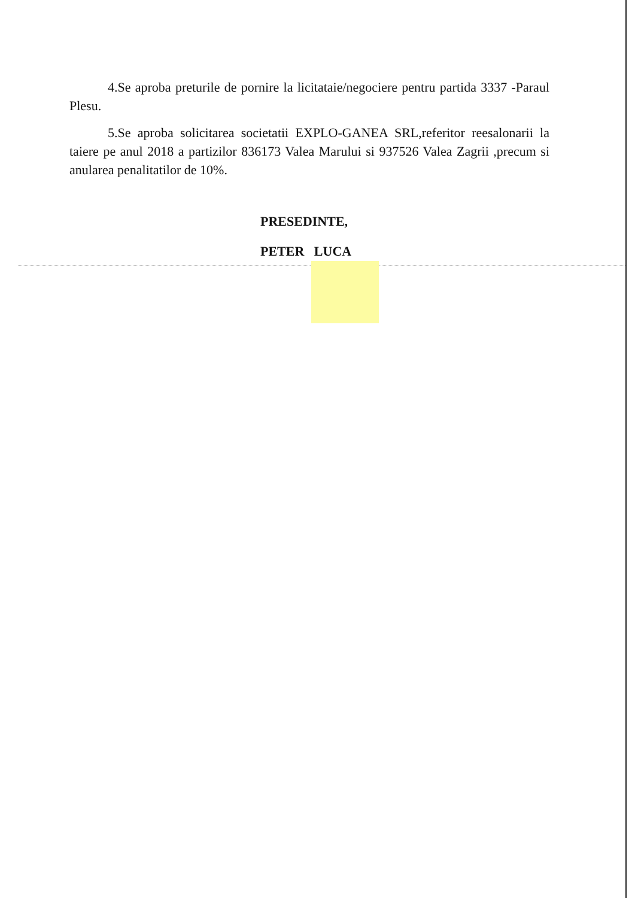4.Se aproba preturile de pornire la licitataie/negociere pentru partida 3337 -Paraul Plesu.
5.Se aproba solicitarea societatii EXPLO-GANEA SRL,referitor reesalonarii la taiere pe anul 2018 a partizilor 836173 Valea Marului si 937526 Valea Zagrii ,precum si anularea penalitatilor de 10%.
PRESEDINTE,
PETER LUCA